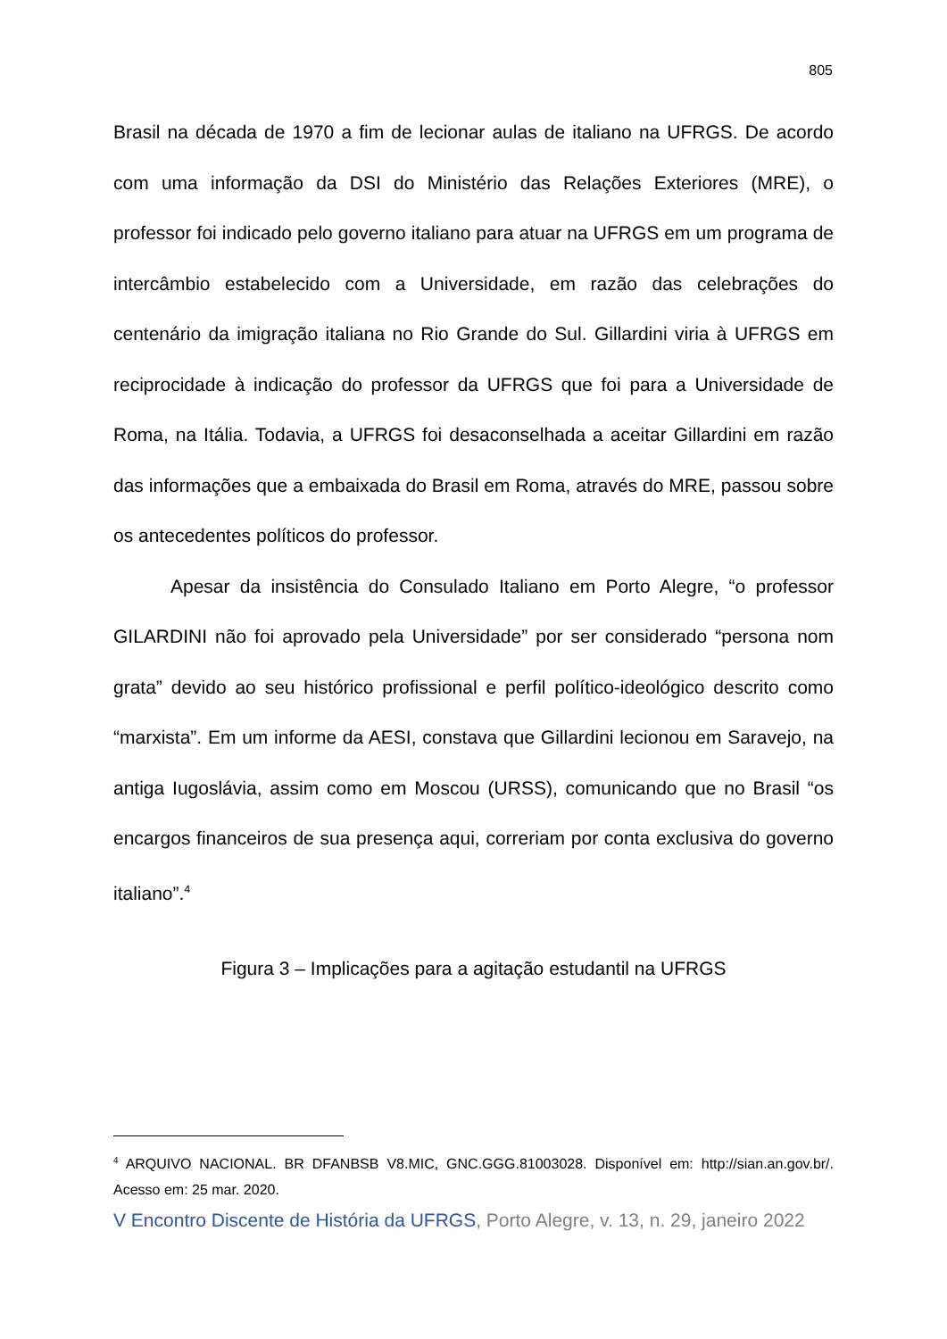805
Brasil na década de 1970 a fim de lecionar aulas de italiano na UFRGS. De acordo com uma informação da DSI do Ministério das Relações Exteriores (MRE), o professor foi indicado pelo governo italiano para atuar na UFRGS em um programa de intercâmbio estabelecido com a Universidade, em razão das celebrações do centenário da imigração italiana no Rio Grande do Sul. Gillardini viria à UFRGS em reciprocidade à indicação do professor da UFRGS que foi para a Universidade de Roma, na Itália. Todavia, a UFRGS foi desaconselhada a aceitar Gillardini em razão das informações que a embaixada do Brasil em Roma, através do MRE, passou sobre os antecedentes políticos do professor.
Apesar da insistência do Consulado Italiano em Porto Alegre, “o professor GILARDINI não foi aprovado pela Universidade” por ser considerado “persona nom grata” devido ao seu histórico profissional e perfil político-ideológico descrito como “marxista”. Em um informe da AESI, constava que Gillardini lecionou em Saravejo, na antiga Iugoslávia, assim como em Moscou (URSS), comunicando que no Brasil “os encargos financeiros de sua presença aqui, correriam por conta exclusiva do governo italiano”.<sup>4</sup>
Figura 3 – Implicações para a agitação estudantil na UFRGS
<sup>4</sup> ARQUIVO NACIONAL. BR DFANBSB V8.MIC, GNC.GGG.81003028. Disponível em: http://sian.an.gov.br/. Acesso em: 25 mar. 2020.
V Encontro Discente de História da UFRGS, Porto Alegre, v. 13, n. 29, janeiro 2022